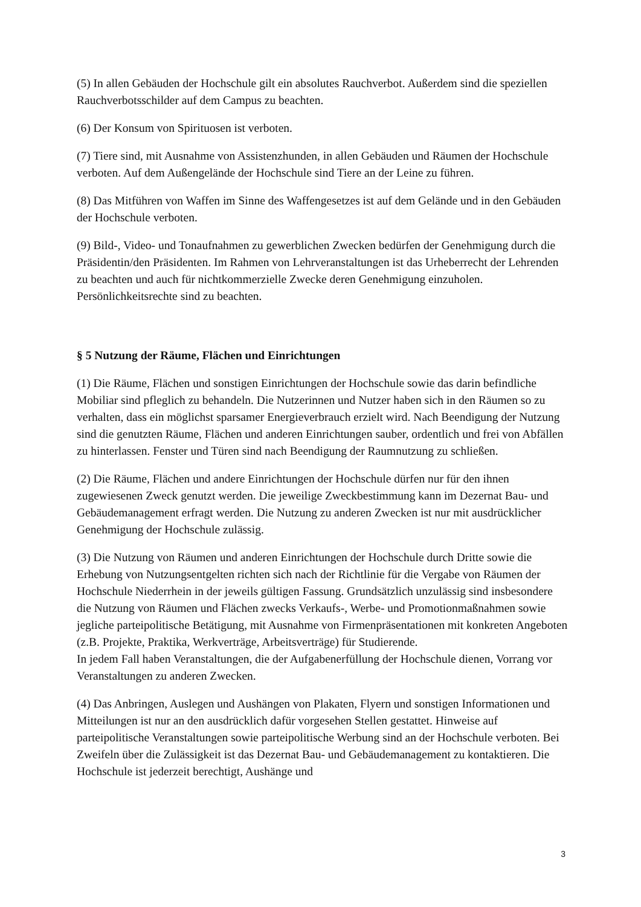(5) In allen Gebäuden der Hochschule gilt ein absolutes Rauchverbot. Außerdem sind die speziellen Rauchverbotsschilder auf dem Campus zu beachten.
(6) Der Konsum von Spirituosen ist verboten.
(7) Tiere sind, mit Ausnahme von Assistenzhunden, in allen Gebäuden und Räumen der Hochschule verboten. Auf dem Außengelände der Hochschule sind Tiere an der Leine zu führen.
(8) Das Mitführen von Waffen im Sinne des Waffengesetzes ist auf dem Gelände und in den Gebäuden der Hochschule verboten.
(9) Bild-, Video- und Tonaufnahmen zu gewerblichen Zwecken bedürfen der Genehmigung durch die Präsidentin/den Präsidenten. Im Rahmen von Lehrveranstaltungen ist das Urheberrecht der Lehrenden zu beachten und auch für nichtkommerzielle Zwecke deren Genehmigung einzuholen. Persönlichkeitsrechte sind zu beachten.
§ 5 Nutzung der Räume, Flächen und Einrichtungen
(1) Die Räume, Flächen und sonstigen Einrichtungen der Hochschule sowie das darin befindliche Mobiliar sind pfleglich zu behandeln. Die Nutzerinnen und Nutzer haben sich in den Räumen so zu verhalten, dass ein möglichst sparsamer Energieverbrauch erzielt wird. Nach Beendigung der Nutzung sind die genutzten Räume, Flächen und anderen Einrichtungen sauber, ordentlich und frei von Abfällen zu hinterlassen. Fenster und Türen sind nach Beendigung der Raumnutzung zu schließen.
(2) Die Räume, Flächen und andere Einrichtungen der Hochschule dürfen nur für den ihnen zugewiesenen Zweck genutzt werden. Die jeweilige Zweckbestimmung kann im Dezernat Bau- und Gebäudemanagement erfragt werden. Die Nutzung zu anderen Zwecken ist nur mit ausdrücklicher Genehmigung der Hochschule zulässig.
(3) Die Nutzung von Räumen und anderen Einrichtungen der Hochschule durch Dritte sowie die Erhebung von Nutzungsentgelten richten sich nach der Richtlinie für die Vergabe von Räumen der Hochschule Niederrhein in der jeweils gültigen Fassung. Grundsätzlich unzulässig sind insbesondere die Nutzung von Räumen und Flächen zwecks Verkaufs-, Werbe- und Promotionmaßnahmen sowie jegliche parteipolitische Betätigung, mit Ausnahme von Firmenpräsentationen mit konkreten Angeboten (z.B. Projekte, Praktika, Werkverträge, Arbeitsverträge) für Studierende.
In jedem Fall haben Veranstaltungen, die der Aufgabenerfüllung der Hochschule dienen, Vorrang vor Veranstaltungen zu anderen Zwecken.
(4) Das Anbringen, Auslegen und Aushängen von Plakaten, Flyern und sonstigen Informationen und Mitteilungen ist nur an den ausdrücklich dafür vorgesehen Stellen gestattet. Hinweise auf parteipolitische Veranstaltungen sowie parteipolitische Werbung sind an der Hochschule verboten. Bei Zweifeln über die Zulässigkeit ist das Dezernat Bau- und Gebäudemanagement zu kontaktieren. Die Hochschule ist jederzeit berechtigt, Aushänge und
3